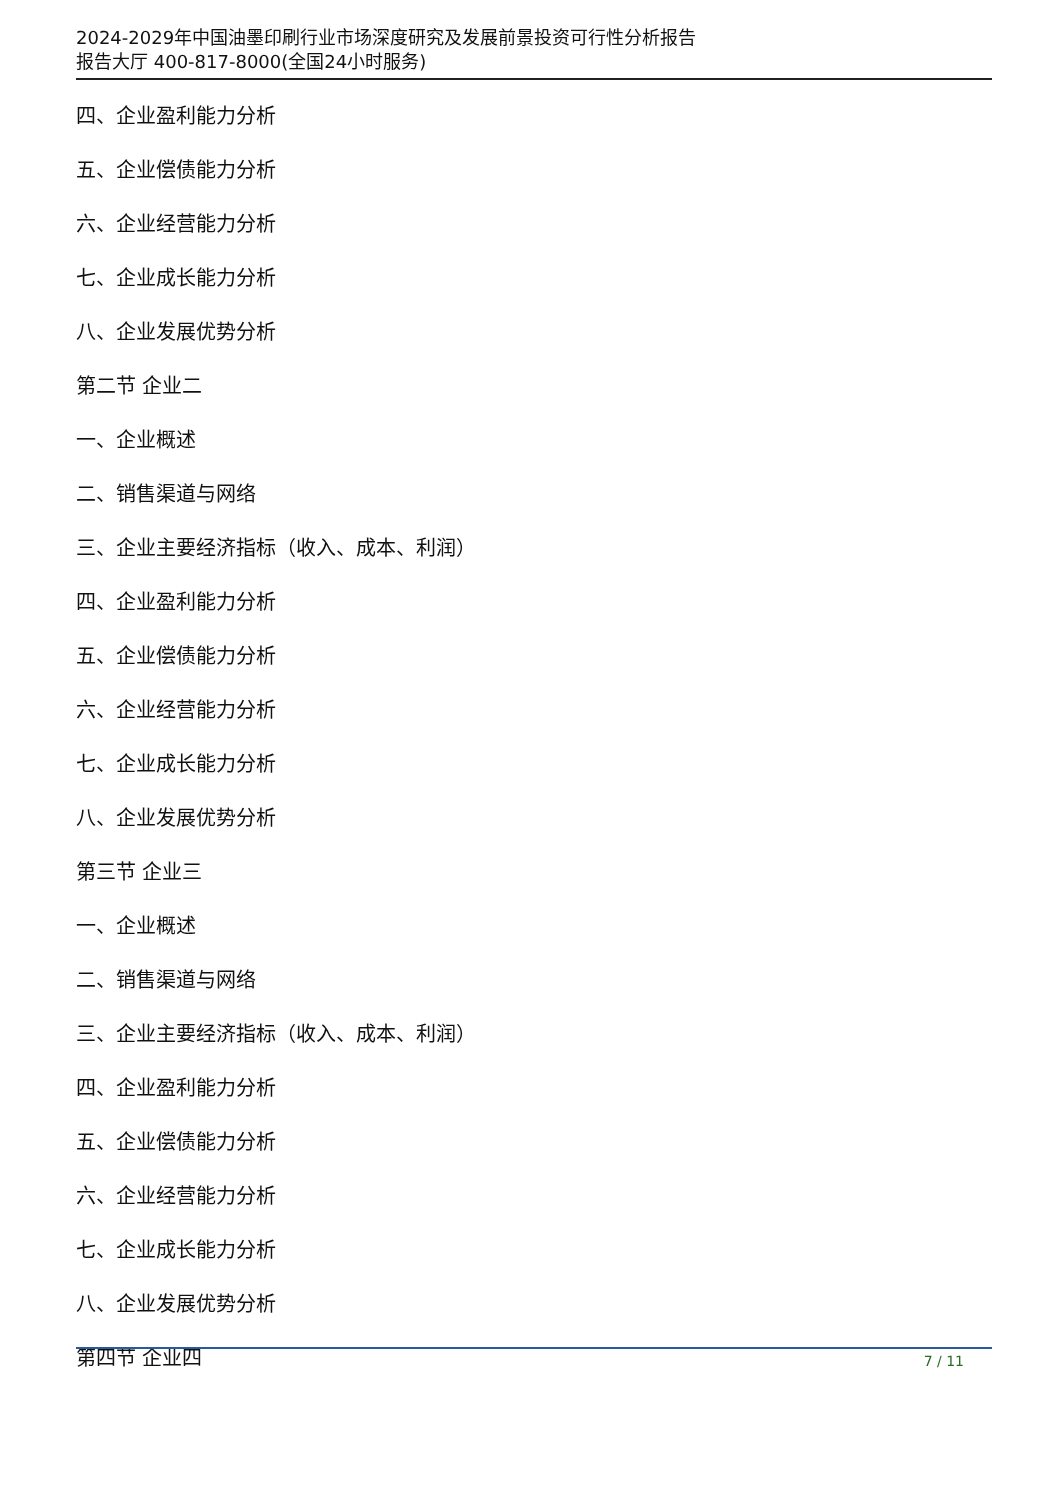2024-2029年中国油墨印刷行业市场深度研究及发展前景投资可行性分析报告
报告大厅 400-817-8000(全国24小时服务)
四、企业盈利能力分析
五、企业偿债能力分析
六、企业经营能力分析
七、企业成长能力分析
八、企业发展优势分析
第二节 企业二
一、企业概述
二、销售渠道与网络
三、企业主要经济指标（收入、成本、利润）
四、企业盈利能力分析
五、企业偿债能力分析
六、企业经营能力分析
七、企业成长能力分析
八、企业发展优势分析
第三节 企业三
一、企业概述
二、销售渠道与网络
三、企业主要经济指标（收入、成本、利润）
四、企业盈利能力分析
五、企业偿债能力分析
六、企业经营能力分析
七、企业成长能力分析
八、企业发展优势分析
第四节 企业四
7 / 11